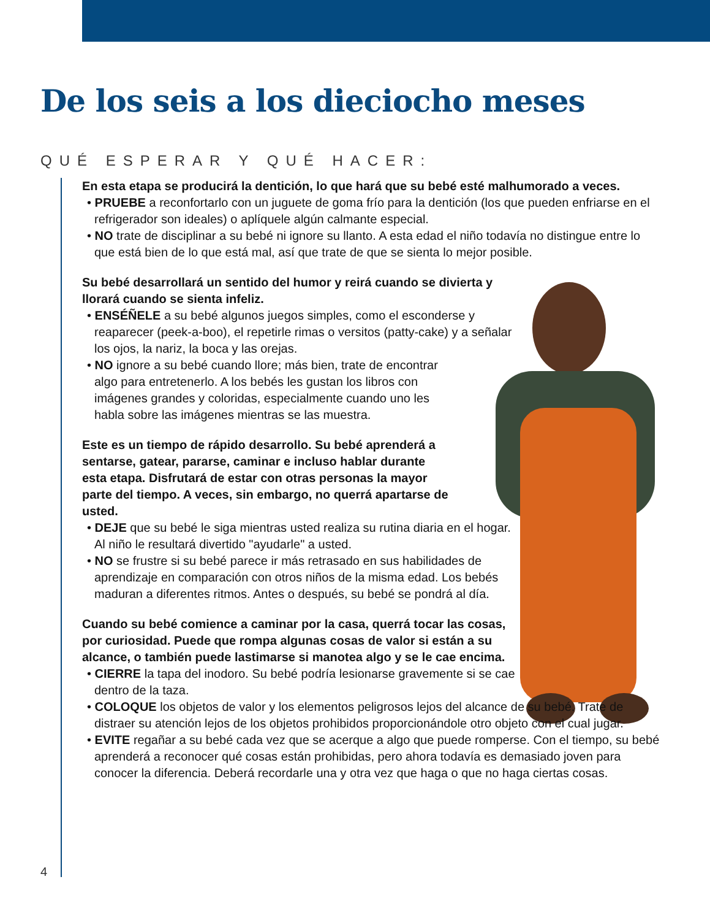De los seis a los dieciocho meses
QUÉ ESPERAR Y QUÉ HACER:
En esta etapa se producirá la dentición, lo que hará que su bebé esté malhumorado a veces.
• PRUEBE a reconfortarlo con un juguete de goma frío para la dentición (los que pueden enfriarse en el refrigerador son ideales) o aplíquele algún calmante especial.
• NO trate de disciplinar a su bebé ni ignore su llanto. A esta edad el niño todavía no distingue entre lo que está bien de lo que está mal, así que trate de que se sienta lo mejor posible.
Su bebé desarrollará un sentido del humor y reirá cuando se divierta y llorará cuando se sienta infeliz.
• ENSÉÑELE a su bebé algunos juegos simples, como el esconderse y reaparecer (peek-a-boo), el repetirle rimas o versitos (patty-cake) y a señalar los ojos, la nariz, la boca y las orejas.
• NO ignore a su bebé cuando llore; más bien, trate de encontrar algo para entretenerlo. A los bebés les gustan los libros con imágenes grandes y coloridas, especialmente cuando uno les habla sobre las imágenes mientras se las muestra.
Este es un tiempo de rápido desarrollo. Su bebé aprenderá a sentarse, gatear, pararse, caminar e incluso hablar durante esta etapa. Disfrutará de estar con otras personas la mayor parte del tiempo. A veces, sin embargo, no querrá apartarse de usted.
• DEJE que su bebé le siga mientras usted realiza su rutina diaria en el hogar. Al niño le resultará divertido "ayudarle" a usted.
• NO se frustre si su bebé parece ir más retrasado en sus habilidades de aprendizaje en comparación con otros niños de la misma edad. Los bebés maduran a diferentes ritmos. Antes o después, su bebé se pondrá al día.
Cuando su bebé comience a caminar por la casa, querrá tocar las cosas, por curiosidad. Puede que rompa algunas cosas de valor si están a su alcance, o también puede lastimarse si manotea algo y se le cae encima.
• CIERRE la tapa del inodoro. Su bebé podría lesionarse gravemente si se cae dentro de la taza.
• COLOQUE los objetos de valor y los elementos peligrosos lejos del alcance de su bebé. Trate de distraer su atención lejos de los objetos prohibidos proporcionándole otro objeto con el cual jugar.
• EVITE regañar a su bebé cada vez que se acerque a algo que puede romperse. Con el tiempo, su bebé aprenderá a reconocer qué cosas están prohibidas, pero ahora todavía es demasiado joven para conocer la diferencia. Deberá recordarle una y otra vez que haga o que no haga ciertas cosas.
4